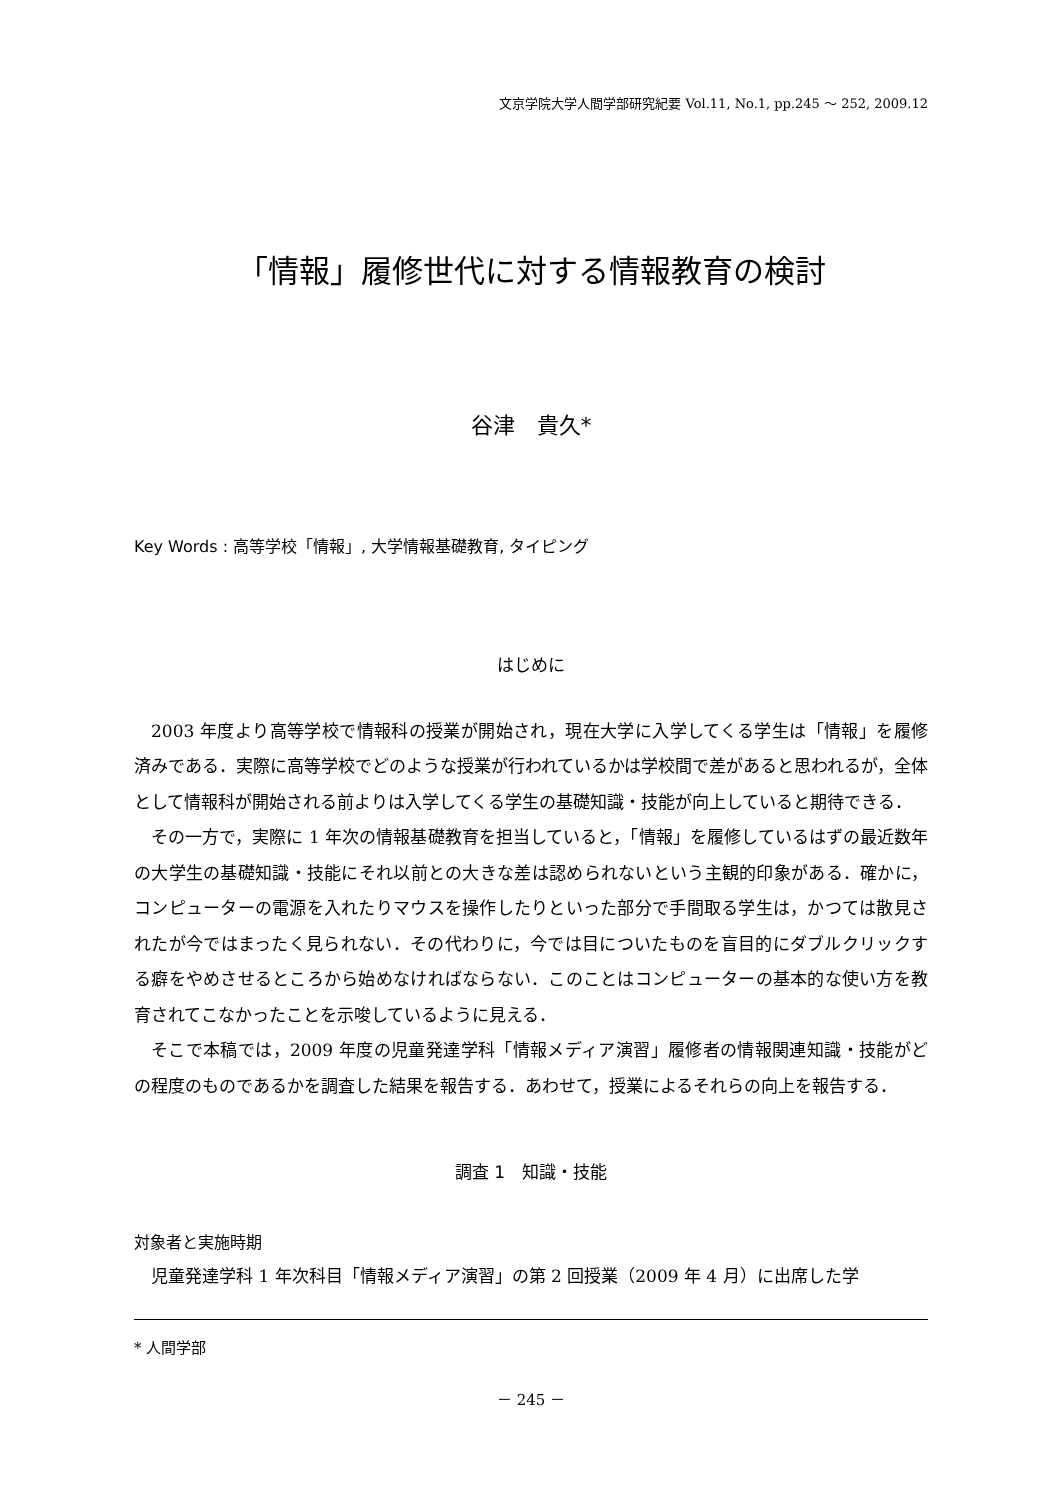文京学院大学人間学部研究紀要 Vol.11, No.1, pp.245 ～ 252, 2009.12
「情報」履修世代に対する情報教育の検討
谷津　貴久*
Key Words : 高等学校「情報」, 大学情報基礎教育, タイピング
はじめに
2003 年度より高等学校で情報科の授業が開始され，現在大学に入学してくる学生は「情報」を履修済みである．実際に高等学校でどのような授業が行われているかは学校間で差があると思われるが，全体として情報科が開始される前よりは入学してくる学生の基礎知識・技能が向上していると期待できる．
その一方で，実際に 1 年次の情報基礎教育を担当していると，「情報」を履修しているはずの最近数年の大学生の基礎知識・技能にそれ以前との大きな差は認められないという主観的印象がある．確かに，コンピューターの電源を入れたりマウスを操作したりといった部分で手間取る学生は，かつては散見されたが今ではまったく見られない．その代わりに，今では目についたものを盲目的にダブルクリックする癖をやめさせるところから始めなければならない．このことはコンピューターの基本的な使い方を教育されてこなかったことを示唆しているように見える．
そこで本稿では，2009 年度の児童発達学科「情報メディア演習」履修者の情報関連知識・技能がどの程度のものであるかを調査した結果を報告する．あわせて，授業によるそれらの向上を報告する．
調査 1　知識・技能
対象者と実施時期
児童発達学科 1 年次科目「情報メディア演習」の第 2 回授業（2009 年 4 月）に出席した学
* 人間学部
－ 245 －